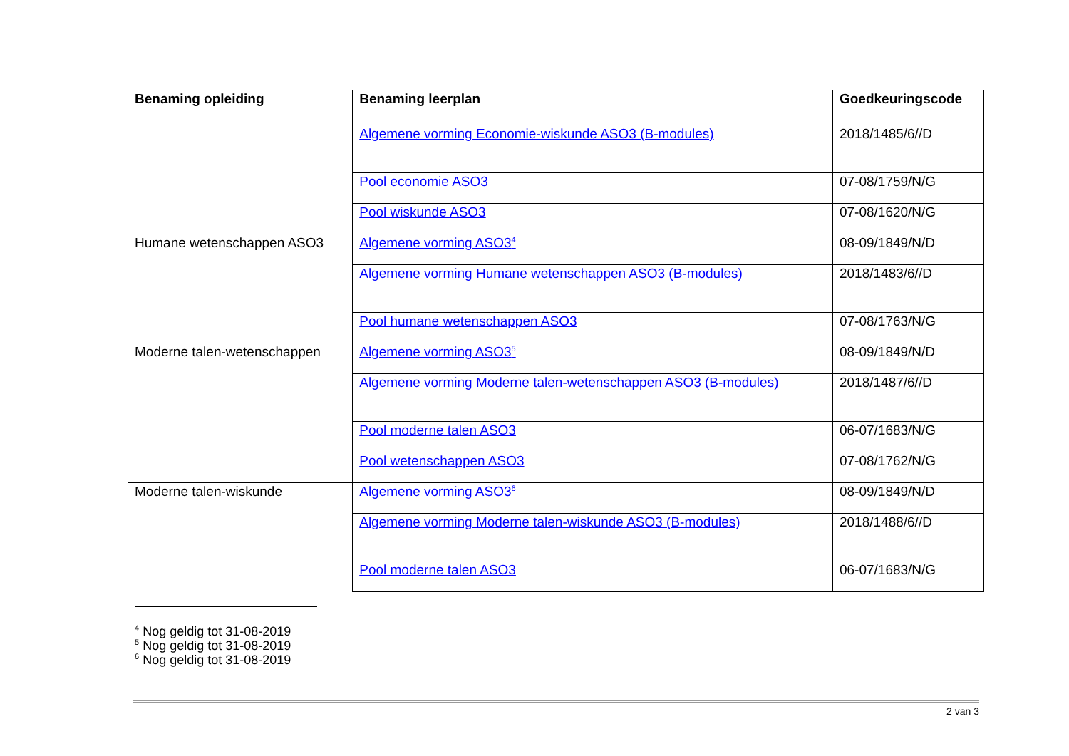| Benaming opleiding | Benaming leerplan | Goedkeuringscode |
| --- | --- | --- |
| | Algemene vorming Economie-wiskunde ASO3 (B-modules) | 2018/1485/6//D |
| | Pool economie ASO3 | 07-08/1759/N/G |
| | Pool wiskunde ASO3 | 07-08/1620/N/G |
| Humane wetenschappen ASO3 | Algemene vorming ASO3<sup>4</sup> | 08-09/1849/N/D |
| | Algemene vorming Humane wetenschappen ASO3 (B-modules) | 2018/1483/6//D |
| | Pool humane wetenschappen ASO3 | 07-08/1763/N/G |
| Moderne talen-wetenschappen | Algemene vorming ASO3<sup>5</sup> | 08-09/1849/N/D |
| | Algemene vorming Moderne talen-wetenschappen ASO3 (B-modules) | 2018/1487/6//D |
| | Pool moderne talen ASO3 | 06-07/1683/N/G |
| | Pool wetenschappen ASO3 | 07-08/1762/N/G |
| Moderne talen-wiskunde | Algemene vorming ASO3<sup>6</sup> | 08-09/1849/N/D |
| | Algemene vorming Moderne talen-wiskunde ASO3 (B-modules) | 2018/1488/6//D |
| | Pool moderne talen ASO3 | 06-07/1683/N/G |
<sup>4</sup> Nog geldig tot 31-08-2019
<sup>5</sup> Nog geldig tot 31-08-2019
<sup>6</sup> Nog geldig tot 31-08-2019
2 van 3